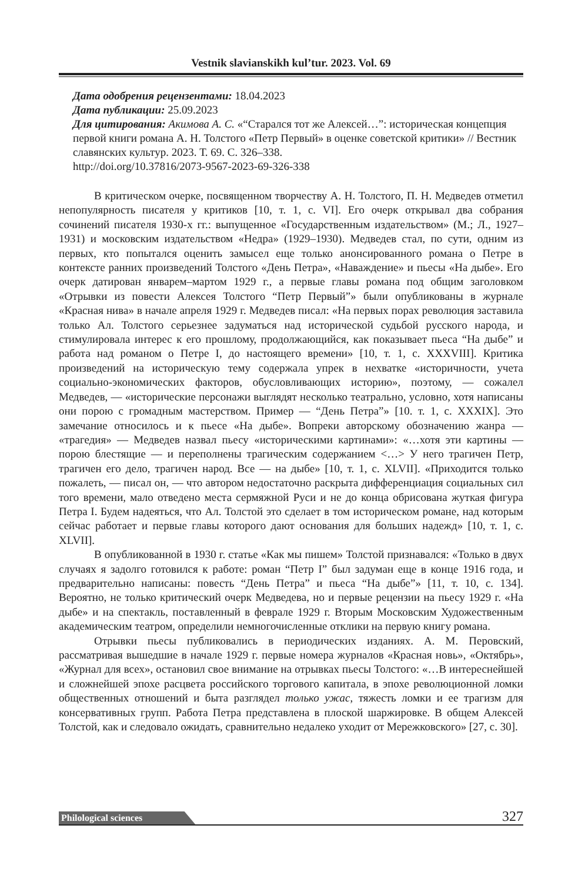Vestnik slavianskikh kul’tur. 2023. Vol. 69
Дата одобрения рецензентами: 18.04.2023
Дата публикации: 25.09.2023
Для цитирования: Акимова А. С. «“Старался тот же Алексей…”: историческая концепция первой книги романа А. Н. Толстого «Петр Первый» в оценке советской критики» // Вестник славянских культур. 2023. Т. 69. С. 326–338.
http://doi.org/10.37816/2073-9567-2023-69-326-338
В критическом очерке, посвященном творчеству А. Н. Толстого, П. Н. Медведев отметил непопулярность писателя у критиков [10, т. 1, с. VI]. Его очерк открывал два собрания сочинений писателя 1930-х гг.: выпущенное «Государственным издательством» (М.; Л., 1927–1931) и московским издательством «Недра» (1929–1930). Медведев стал, по сути, одним из первых, кто попытался оценить замысел еще только анонсированного романа о Петре в контексте ранних произведений Толстого «День Петра», «Наваждение» и пьесы «На дыбе». Его очерк датирован январем–мартом 1929 г., а первые главы романа под общим заголовком «Отрывки из повести Алексея Толстого “Петр Первый”» были опубликованы в журнале «Красная нива» в начале апреля 1929 г. Медведев писал: «На первых порах революция заставила только Ал. Толстого серьезнее задуматься над исторической судьбой русского народа, и стимулировала интерес к его прошлому, продолжающийся, как показывает пьеса “На дыбе” и работа над романом о Петре I, до настоящего времени» [10, т. 1, с. XXXVIII]. Критика произведений на историческую тему содержала упрек в нехватке «историчности, учета социально-экономических факторов, обусловливающих историю», поэтому, — сожалел Медведев, — «исторические персонажи выглядят несколько театрально, условно, хотя написаны они порою с громадным мастерством. Пример — “День Петра”» [10. т. 1, с. XXXIX]. Это замечание относилось и к пьесе «На дыбе». Вопреки авторскому обозначению жанра — «трагедия» — Медведев назвал пьесу «историческими картинами»: «…хотя эти картины — порою блестящие — и переполнены трагическим содержанием <…> У него трагичен Петр, трагичен его дело, трагичен народ. Все — на дыбе» [10, т. 1, с. XLVII]. «Приходится только пожалеть, — писал он, — что автором недостаточно раскрыта дифференциация социальных сил того времени, мало отведено места сермяжной Руси и не до конца обрисована жуткая фигура Петра I. Будем надеяться, что Ал. Толстой это сделает в том историческом романе, над которым сейчас работает и первые главы которого дают основания для больших надежд» [10, т. 1, с. XLVII].
В опубликованной в 1930 г. статье «Как мы пишем» Толстой признавался: «Только в двух случаях я задолго готовился к работе: роман “Петр I” был задуман еще в конце 1916 года, и предварительно написаны: повесть “День Петра” и пьеса “На дыбе”» [11, т. 10, с. 134]. Вероятно, не только критический очерк Медведева, но и первые рецензии на пьесу 1929 г. «На дыбе» и на спектакль, поставленный в феврале 1929 г. Вторым Московским Художественным академическим театром, определили немногочисленные отклики на первую книгу романа.
Отрывки пьесы публиковались в периодических изданиях. А. М. Перовский, рассматривая вышедшие в начале 1929 г. первые номера журналов «Красная новь», «Октябрь», «Журнал для всех», остановил свое внимание на отрывках пьесы Толстого: «…В интереснейшей и сложнейшей эпохе расцвета российского торгового капитала, в эпохе революционной ломки общественных отношений и быта разглядел только ужас, тяжесть ломки и ее трагизм для консервативных групп. Работа Петра представлена в плоской шаржировке. В общем Алексей Толстой, как и следовало ожидать, сравнительно недалеко уходит от Мережковского» [27, с. 30].
Philological sciences 327